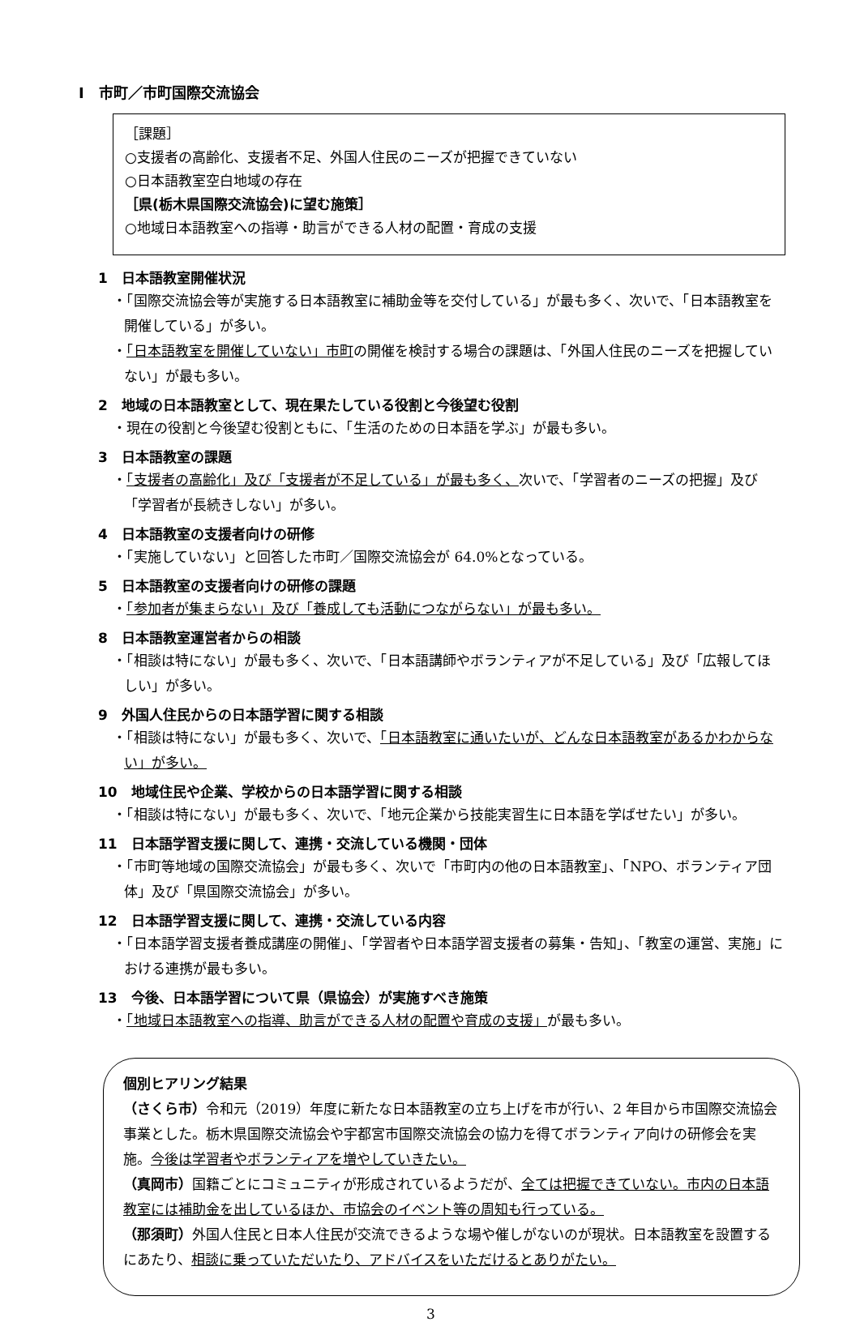Ⅰ　市町／市町国際交流協会
［課題］
○支援者の高齢化、支援者不足、外国人住民のニーズが把握できていない
○日本語教室空白地域の存在
［県(栃木県国際交流協会)に望む施策］
○地域日本語教室への指導・助言ができる人材の配置・育成の支援
1　日本語教室開催状況
・「国際交流協会等が実施する日本語教室に補助金等を交付している」が最も多く、次いで、「日本語教室を開催している」が多い。
・「日本語教室を開催していない」市町の開催を検討する場合の課題は、「外国人住民のニーズを把握していない」が最も多い。
2　地域の日本語教室として、現在果たしている役割と今後望む役割
・現在の役割と今後望む役割ともに、「生活のための日本語を学ぶ」が最も多い。
3　日本語教室の課題
・「支援者の高齢化」及び「支援者が不足している」が最も多く、次いで、「学習者のニーズの把握」及び「学習者が長続きしない」が多い。
4　日本語教室の支援者向けの研修
・「実施していない」と回答した市町／国際交流協会が 64.0%となっている。
5　日本語教室の支援者向けの研修の課題
・「参加者が集まらない」及び「養成しても活動につながらない」が最も多い。
8　日本語教室運営者からの相談
・「相談は特にない」が最も多く、次いで、「日本語講師やボランティアが不足している」及び「広報してほしい」が多い。
9　外国人住民からの日本語学習に関する相談
・「相談は特にない」が最も多く、次いで、「日本語教室に通いたいが、どんな日本語教室があるかわからない」が多い。
10　地域住民や企業、学校からの日本語学習に関する相談
・「相談は特にない」が最も多く、次いで、「地元企業から技能実習生に日本語を学ばせたい」が多い。
11　日本語学習支援に関して、連携・交流している機関・団体
・「市町等地域の国際交流協会」が最も多く、次いで「市町内の他の日本語教室」、「NPO、ボランティア団体」及び「県国際交流協会」が多い。
12　日本語学習支援に関して、連携・交流している内容
・「日本語学習支援者養成講座の開催」、「学習者や日本語学習支援者の募集・告知」、「教室の運営、実施」における連携が最も多い。
13　今後、日本語学習について県（県協会）が実施すべき施策
・「地域日本語教室への指導、助言ができる人材の配置や育成の支援」が最も多い。
個別ヒアリング結果
（さくら市）令和元（2019）年度に新たな日本語教室の立ち上げを市が行い、2 年目から市国際交流協会事業とした。栃木県国際交流協会や宇都宮市国際交流協会の協力を得てボランティア向けの研修会を実施。今後は学習者やボランティアを増やしていきたい。
（真岡市）国籍ごとにコミュニティが形成されているようだが、全ては把握できていない。市内の日本語教室には補助金を出しているほか、市協会のイベント等の周知も行っている。
（那須町）外国人住民と日本人住民が交流できるような場や催しがないのが現状。日本語教室を設置するにあたり、相談に乗っていただいたり、アドバイスをいただけるとありがたい。
3